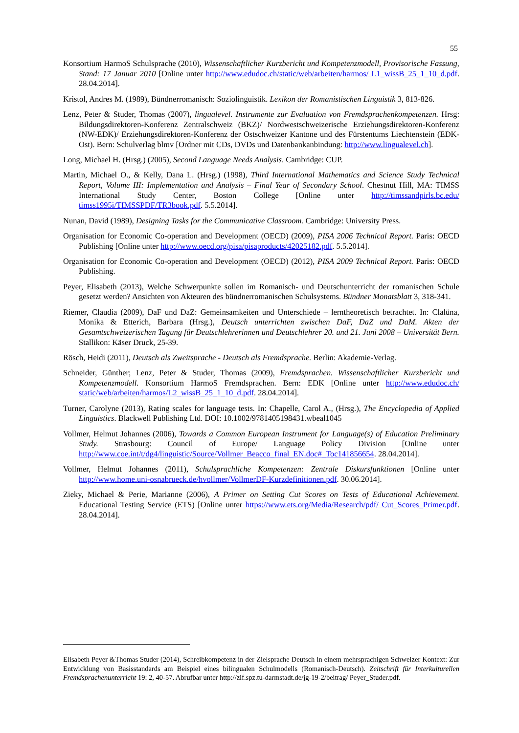55
Konsortium HarmoS Schulsprache (2010), Wissenschaftlicher Kurzbericht und Kompetenzmodell, Provisorische Fassung, Stand: 17 Januar 2010 [Online unter http://www.edudoc.ch/static/web/arbeiten/harmos/ L1_wissB_25_1_10_d.pdf. 28.04.2014].
Kristol, Andres M. (1989), Bündnerromanisch: Soziolinguistik. Lexikon der Romanistischen Linguistik 3, 813-826.
Lenz, Peter & Studer, Thomas (2007), lingualevel. Instrumente zur Evaluation von Fremdsprachenkompetenzen. Hrsg: Bildungsdirektoren-Konferenz Zentralschweiz (BKZ)/ Nordwestschweizerische Erziehungsdirektoren-Konferenz (NW-EDK)/ Erziehungsdirektoren-Konferenz der Ostschweizer Kantone und des Fürstentums Liechtenstein (EDK-Ost). Bern: Schulverlag blmv [Ordner mit CDs, DVDs und Datenbankanbindung: http://www.lingualevel.ch].
Long, Michael H. (Hrsg.) (2005), Second Language Needs Analysis. Cambridge: CUP.
Martin, Michael O., & Kelly, Dana L. (Hrsg.) (1998), Third International Mathematics and Science Study Technical Report, Volume III: Implementation and Analysis – Final Year of Secondary School. Chestnut Hill, MA: TIMSS International Study Center, Boston College [Online unter http://timssandpirls.bc.edu/ timss1995i/TIMSSPDF/TR3book.pdf. 5.5.2014].
Nunan, David (1989), Designing Tasks for the Communicative Classroom. Cambridge: University Press.
Organisation for Economic Co-operation and Development (OECD) (2009), PISA 2006 Technical Report. Paris: OECD Publishing [Online unter http://www.oecd.org/pisa/pisaproducts/42025182.pdf. 5.5.2014].
Organisation for Economic Co-operation and Development (OECD) (2012), PISA 2009 Technical Report. Paris: OECD Publishing.
Peyer, Elisabeth (2013), Welche Schwerpunkte sollen im Romanisch- und Deutschunterricht der romanischen Schule gesetzt werden? Ansichten von Akteuren des bündnerromanischen Schulsystems. Bündner Monatsblatt 3, 318-341.
Riemer, Claudia (2009), DaF und DaZ: Gemeinsamkeiten und Unterschiede – lerntheoretisch betrachtet. In: Clalüna, Monika & Etterich, Barbara (Hrsg.), Deutsch unterrichten zwischen DaF, DaZ und DaM. Akten der Gesamtschweizerischen Tagung für Deutschlehrerinnen und Deutschlehrer 20. und 21. Juni 2008 – Universität Bern. Stallikon: Käser Druck, 25-39.
Rösch, Heidi (2011), Deutsch als Zweitsprache - Deutsch als Fremdsprache. Berlin: Akademie-Verlag.
Schneider, Günther; Lenz, Peter & Studer, Thomas (2009), Fremdsprachen. Wissenschaftlicher Kurzbericht und Kompetenzmodell. Konsortium HarmoS Fremdsprachen. Bern: EDK [Online unter http://www.edudoc.ch/ static/web/arbeiten/harmos/L2_wissB_25_1_10_d.pdf. 28.04.2014].
Turner, Carolyne (2013), Rating scales for language tests. In: Chapelle, Carol A., (Hrsg.), The Encyclopedia of Applied Linguistics. Blackwell Publishing Ltd. DOI: 10.1002/9781405198431.wbeal1045
Vollmer, Helmut Johannes (2006), Towards a Common European Instrument for Language(s) of Education Preliminary Study. Strasbourg: Council of Europe/ Language Policy Division [Online unter http://www.coe.int/t/dg4/linguistic/Source/Vollmer_Beacco_final_EN.doc#_Toc141856654. 28.04.2014].
Vollmer, Helmut Johannes (2011), Schulsprachliche Kompetenzen: Zentrale Diskursfunktionen [Online unter http://www.home.uni-osnabrueck.de/hvollmer/VollmerDF-Kurzdefinitionen.pdf. 30.06.2014].
Zieky, Michael & Perie, Marianne (2006), A Primer on Setting Cut Scores on Tests of Educational Achievement. Educational Testing Service (ETS) [Online unter https://www.ets.org/Media/Research/pdf/ Cut_Scores_Primer.pdf. 28.04.2014].
Elisabeth Peyer &Thomas Studer (2014), Schreibkompetenz in der Zielsprache Deutsch in einem mehrsprachigen Schweizer Kontext: Zur Entwicklung von Basisstandards am Beispiel eines bilingualen Schulmodells (Romanisch-Deutsch). Zeitschrift für Interkulturellen Fremdsprachenunterricht 19: 2, 40-57. Abrufbar unter http://zif.spz.tu-darmstadt.de/jg-19-2/beitrag/ Peyer_Studer.pdf.